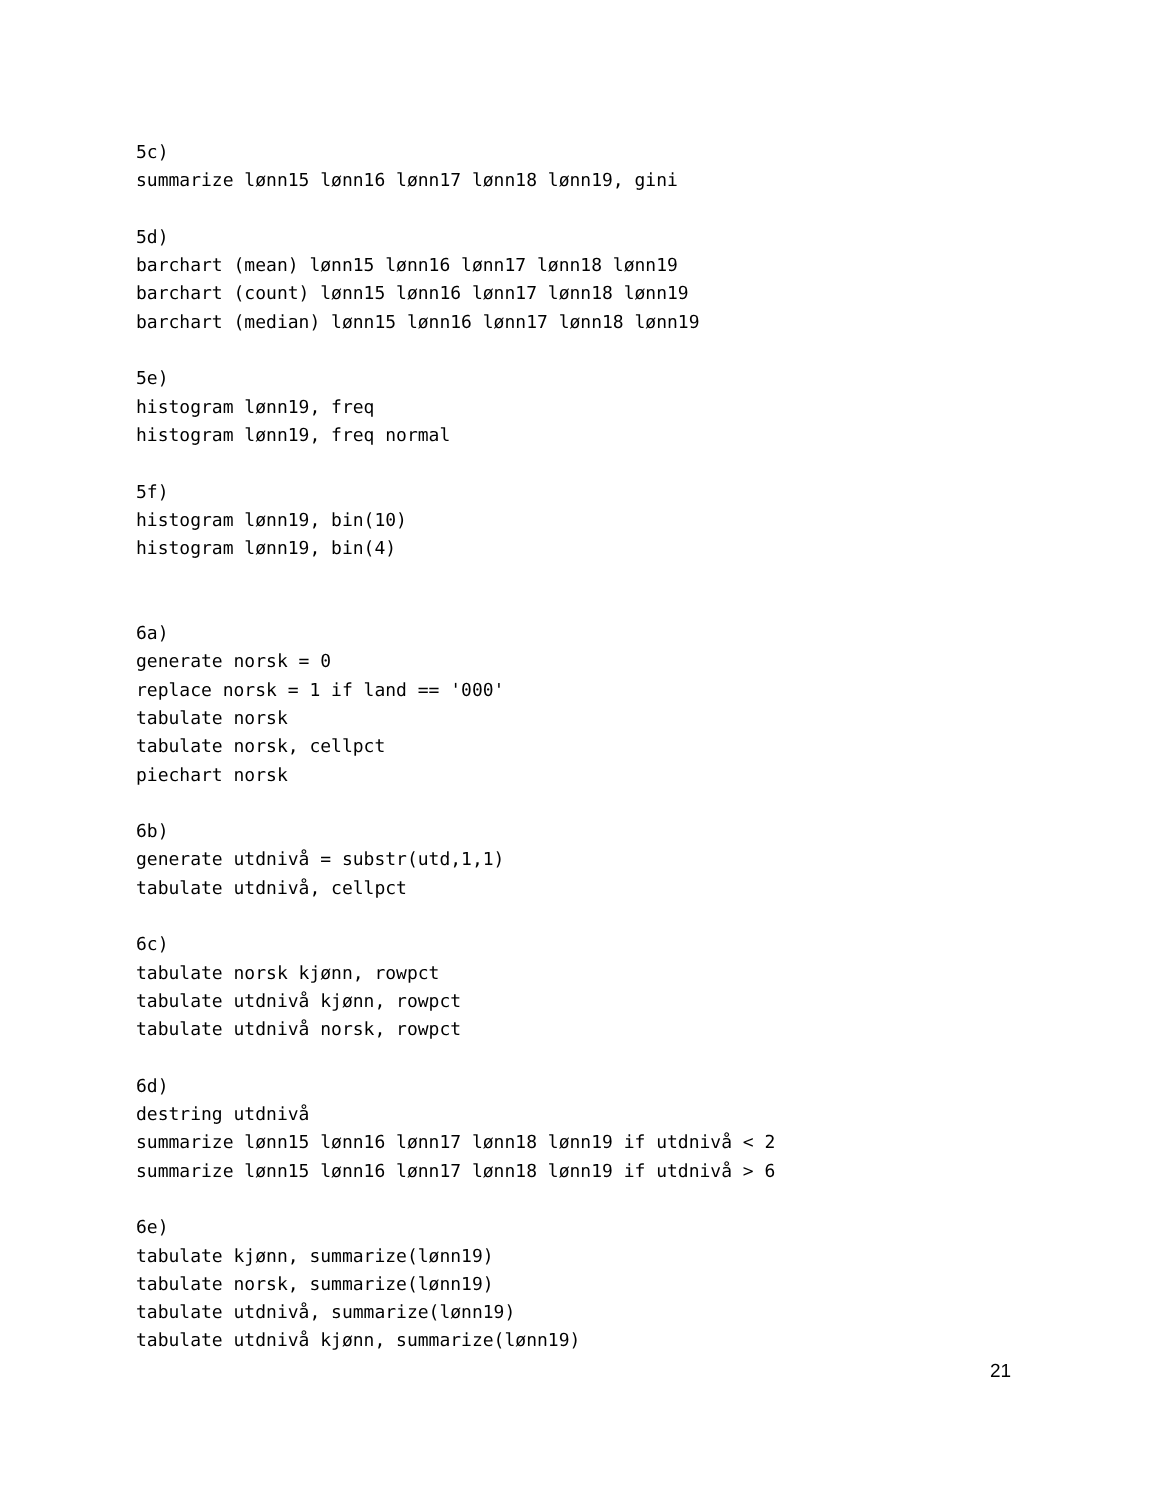5c)
summarize lønn15 lønn16 lønn17 lønn18 lønn19, gini

5d)
barchart (mean) lønn15 lønn16 lønn17 lønn18 lønn19
barchart (count) lønn15 lønn16 lønn17 lønn18 lønn19
barchart (median) lønn15 lønn16 lønn17 lønn18 lønn19

5e)
histogram lønn19, freq
histogram lønn19, freq normal

5f)
histogram lønn19, bin(10)
histogram lønn19, bin(4)


6a)
generate norsk = 0
replace norsk = 1 if land == '000'
tabulate norsk
tabulate norsk, cellpct
piechart norsk

6b)
generate utdnivå = substr(utd,1,1)
tabulate utdnivå, cellpct

6c)
tabulate norsk kjønn, rowpct
tabulate utdnivå kjønn, rowpct
tabulate utdnivå norsk, rowpct

6d)
destring utdnivå
summarize lønn15 lønn16 lønn17 lønn18 lønn19 if utdnivå < 2
summarize lønn15 lønn16 lønn17 lønn18 lønn19 if utdnivå > 6

6e)
tabulate kjønn, summarize(lønn19)
tabulate norsk, summarize(lønn19)
tabulate utdnivå, summarize(lønn19)
tabulate utdnivå kjønn, summarize(lønn19)
21